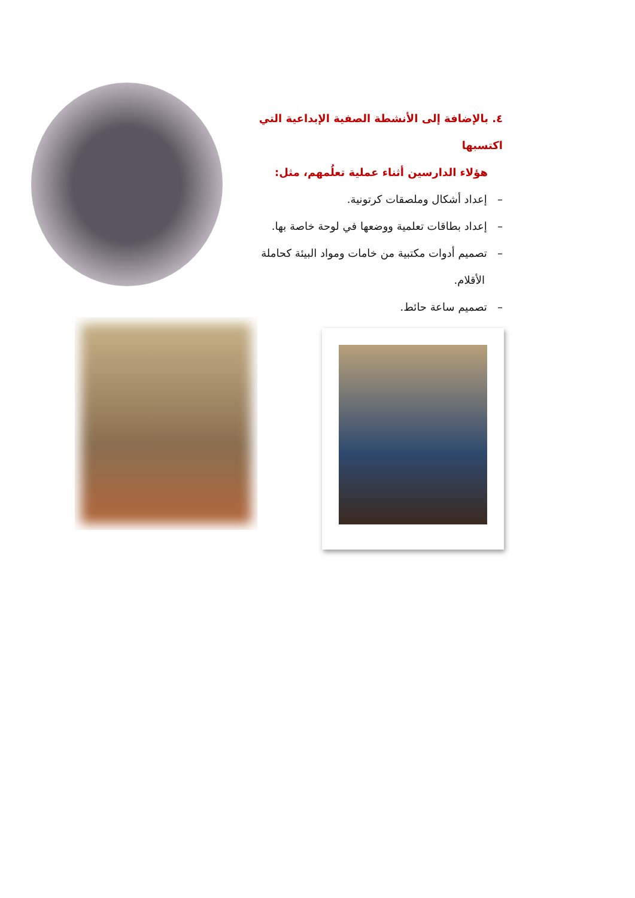٤. بالإضافة إلى الأنشطة الصفية الإبداعية التي اكتسبها
هؤلاء الدارسين أثناء عملية تعلُمهم، مثل:
– إعداد أشكال وملصقات كرتونية.
– إعداد بطاقات تعلمية ووضعها في لوحة خاصة بها.
– تصميم أدوات مكتبية من خامات ومواد البيئة كحاملة
الأقلام.
– تصميم ساعة حائط.